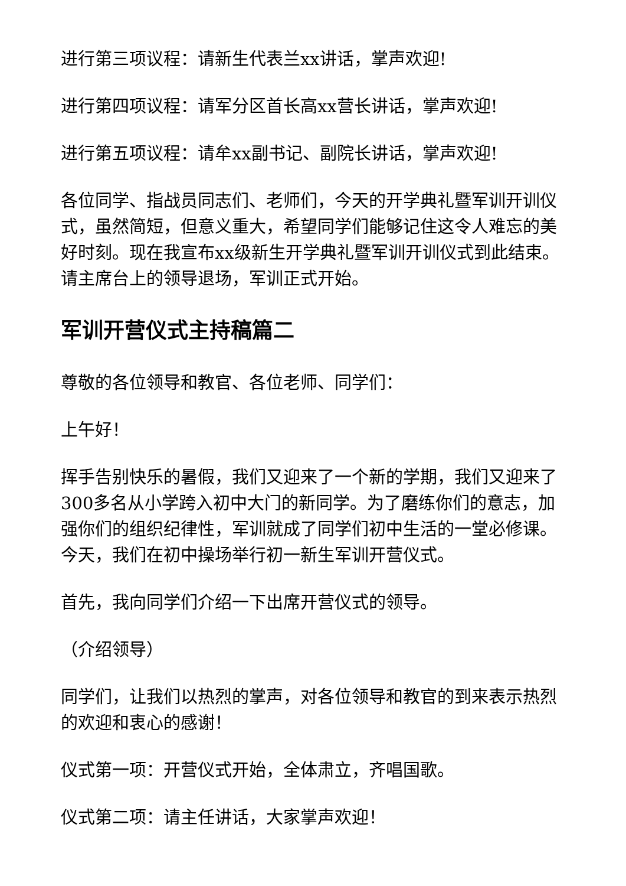进行第三项议程：请新生代表兰xx讲话，掌声欢迎!
进行第四项议程：请军分区首长高xx营长讲话，掌声欢迎!
进行第五项议程：请牟xx副书记、副院长讲话，掌声欢迎!
各位同学、指战员同志们、老师们，今天的开学典礼暨军训开训仪式，虽然简短，但意义重大，希望同学们能够记住这令人难忘的美好时刻。现在我宣布xx级新生开学典礼暨军训开训仪式到此结束。请主席台上的领导退场，军训正式开始。
军训开营仪式主持稿篇二
尊敬的各位领导和教官、各位老师、同学们：
上午好！
挥手告别快乐的暑假，我们又迎来了一个新的学期，我们又迎来了300多名从小学跨入初中大门的新同学。为了磨练你们的意志，加强你们的组织纪律性，军训就成了同学们初中生活的一堂必修课。今天，我们在初中操场举行初一新生军训开营仪式。
首先，我向同学们介绍一下出席开营仪式的领导。
（介绍领导）
同学们，让我们以热烈的掌声，对各位领导和教官的到来表示热烈的欢迎和衷心的感谢！
仪式第一项：开营仪式开始，全体肃立，齐唱国歌。
仪式第二项：请主任讲话，大家掌声欢迎！